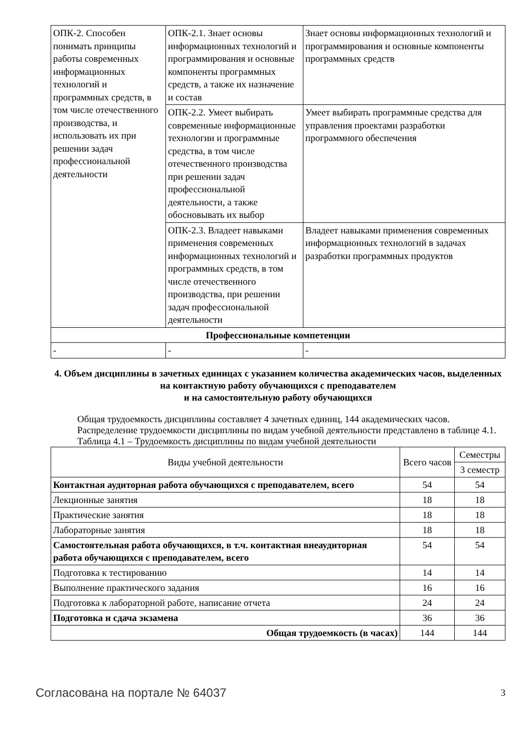| ОПК-2. Способен понимать принципы работы современных информационных технологий и программных средств, в том числе отечественного производства, и использовать их при решении задач профессиональной деятельности | ОПК-2.1. Знает основы информационных технологий и программирования и основные компоненты программных средств, а также их назначение и состав | Знает основы информационных технологий и программирования и основные компоненты программных средств |
| | ОПК-2.2. Умеет выбирать современные информационные технологии и программные средства, в том числе отечественного производства при решении задач профессиональной деятельности, а также обосновывать их выбор | Умеет выбирать программные средства для управления проектами разработки программного обеспечения |
| | ОПК-2.3. Владеет навыками применения современных информационных технологий и программных средств, в том числе отечественного производства, при решении задач профессиональной деятельности | Владеет навыками применения современных информационных технологий в задачах разработки программных продуктов |
| Профессиональные компетенции | | |
| - | - | - |
4. Объем дисциплины в зачетных единицах с указанием количества академических часов, выделенных на контактную работу обучающихся с преподавателем
и на самостоятельную работу обучающихся
Общая трудоемкость дисциплины составляет 4 зачетных единиц, 144 академических часов.
Распределение трудоемкости дисциплины по видам учебной деятельности представлено в таблице 4.1.
Таблица 4.1 – Трудоемкость дисциплины по видам учебной деятельности
| Виды учебной деятельности | Всего часов | Семестры |
| --- | --- | --- |
| | | 3 семестр |
| Контактная аудиторная работа обучающихся с преподавателем, всего | 54 | 54 |
| Лекционные занятия | 18 | 18 |
| Практические занятия | 18 | 18 |
| Лабораторные занятия | 18 | 18 |
| Самостоятельная работа обучающихся, в т.ч. контактная внеаудиторная работа обучающихся с преподавателем, всего | 54 | 54 |
| Подготовка к тестированию | 14 | 14 |
| Выполнение практического задания | 16 | 16 |
| Подготовка к лабораторной работе, написание отчета | 24 | 24 |
| Подготовка и сдача экзамена | 36 | 36 |
| Общая трудоемкость (в часах) | 144 | 144 |
Согласована на портале № 64037 3